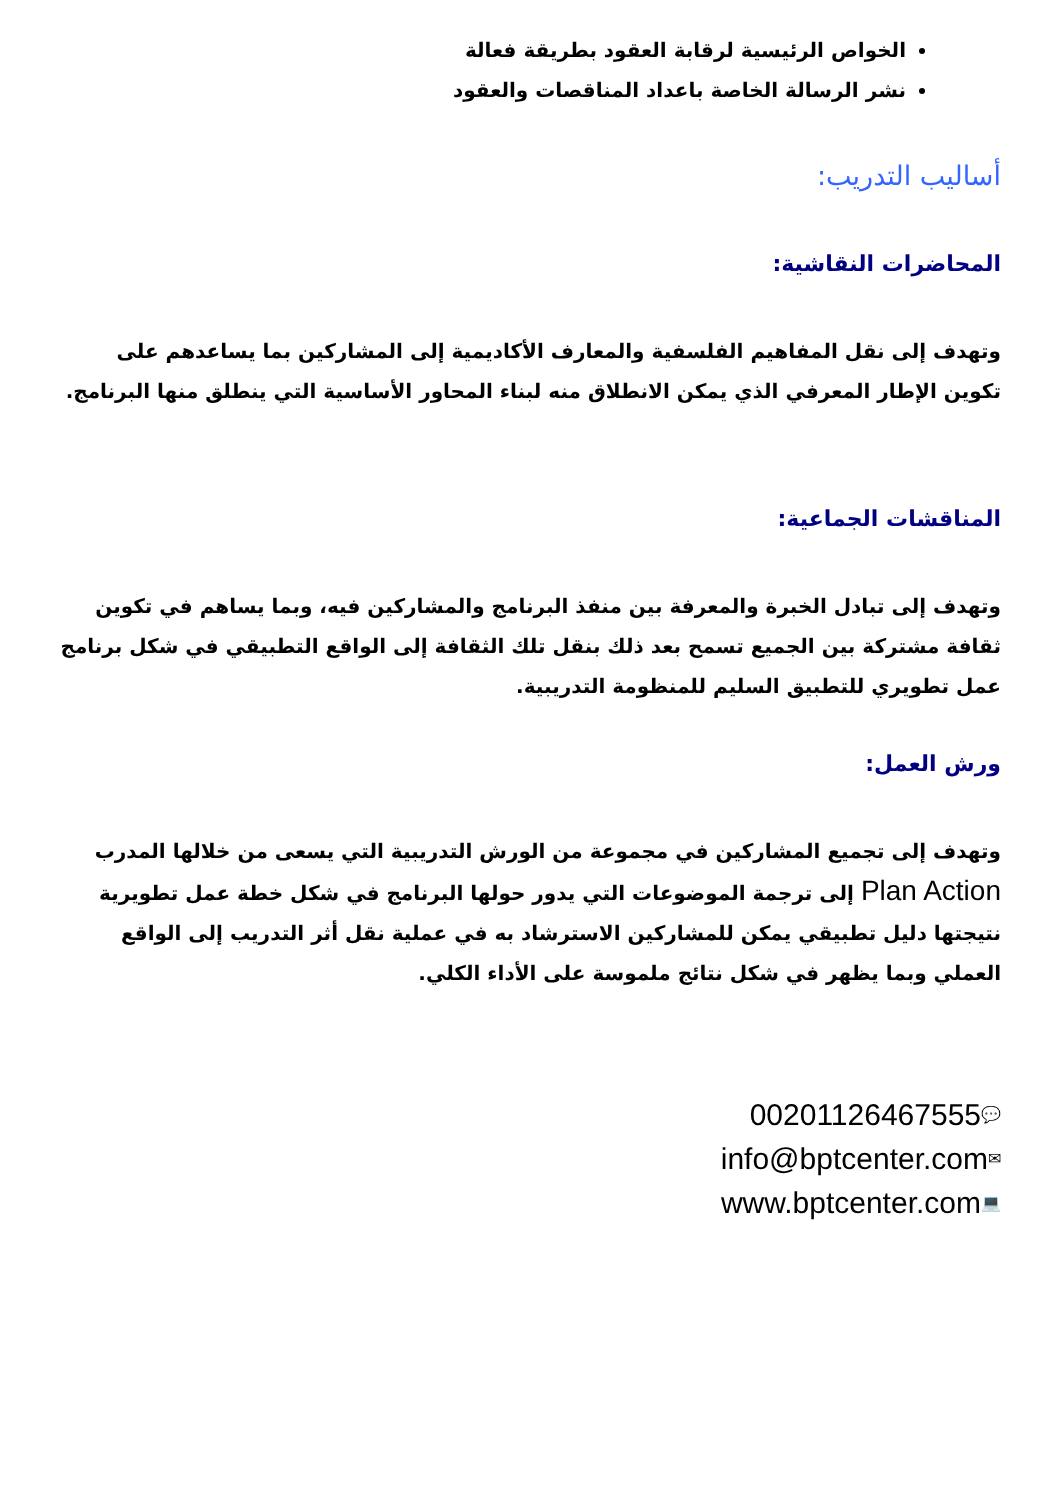الخواص الرئيسية لرقابة العقود بطريقة فعالة
نشر الرسالة الخاصة باعداد المناقصات والعقود
أساليب التدريب:
المحاضرات النقاشية:
وتهدف إلى نقل المفاهيم الفلسفية والمعارف الأكاديمية إلى المشاركين بما يساعدهم على تكوين الإطار المعرفي الذي يمكن الانطلاق منه لبناء المحاور الأساسية التي ينطلق منها البرنامج.
المناقشات الجماعية:
وتهدف إلى تبادل الخبرة والمعرفة بين منفذ البرنامج والمشاركين فيه، وبما يساهم في تكوين ثقافة مشتركة بين الجميع تسمح بعد ذلك بنقل تلك الثقافة إلى الواقع التطبيقي في شكل برنامج عمل تطويري للتطبيق السليم للمنظومة التدريبية.
ورش العمل:
وتهدف إلى تجميع المشاركين في مجموعة من الورش التدريبية التي يسعى من خلالها المدرب Plan Action إلى ترجمة الموضوعات التي يدور حولها البرنامج في شكل خطة عمل تطويرية نتيجتها دليل تطبيقي يمكن للمشاركين الاسترشاد به في عملية نقل أثر التدريب إلى الواقع العملي وبما يظهر في شكل نتائج ملموسة على الأداء الكلي.
00201126467555💬
info@bptcenter.com✉
www.bptcenter.com💻